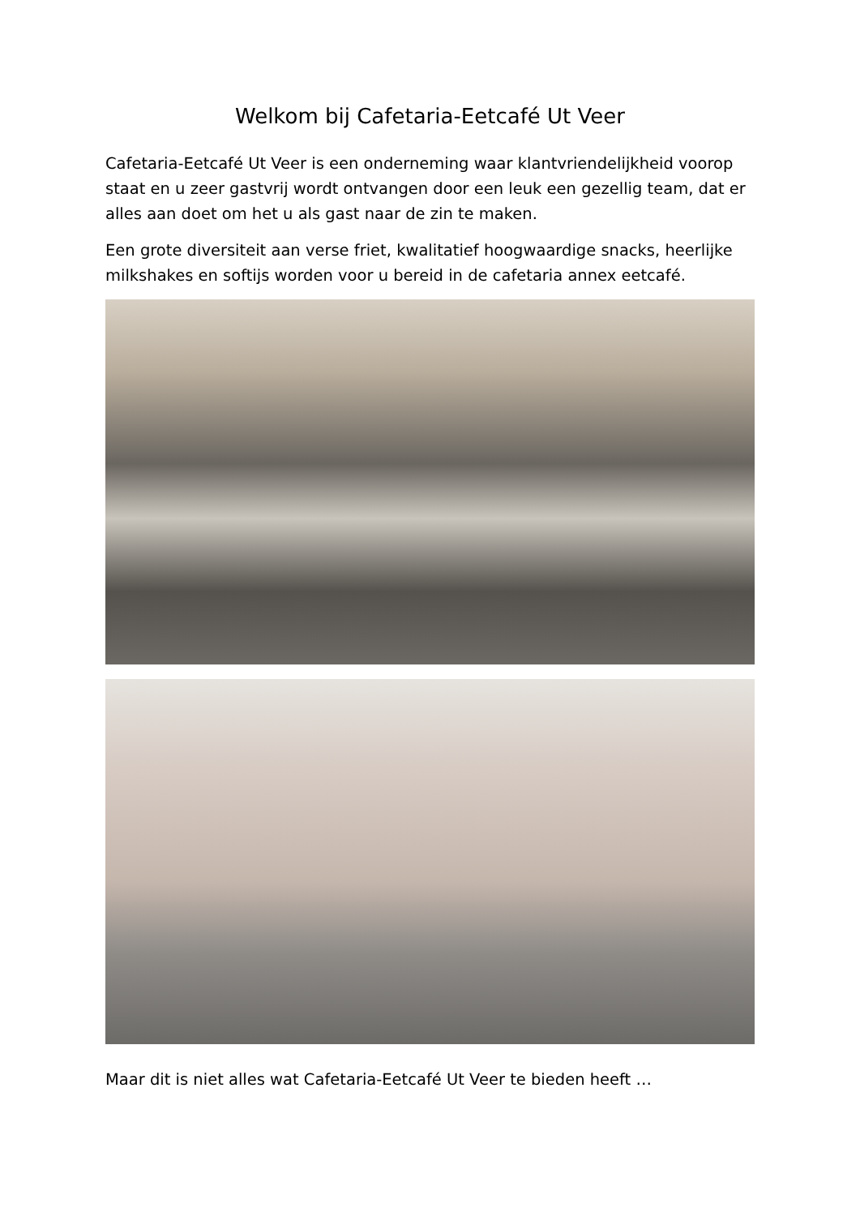Welkom bij Cafetaria-Eetcafé Ut Veer
Cafetaria-Eetcafé Ut Veer is een onderneming waar klantvriendelijkheid voorop staat en u zeer gastvrij wordt ontvangen door een leuk een gezellig team, dat er alles aan doet om het u als gast naar de zin te maken.
Een grote diversiteit aan verse friet, kwalitatief hoogwaardige snacks, heerlijke milkshakes en softijs worden voor u bereid in de cafetaria annex eetcafé.
Maar dit is niet alles wat Cafetaria-Eetcafé Ut Veer te bieden heeft …